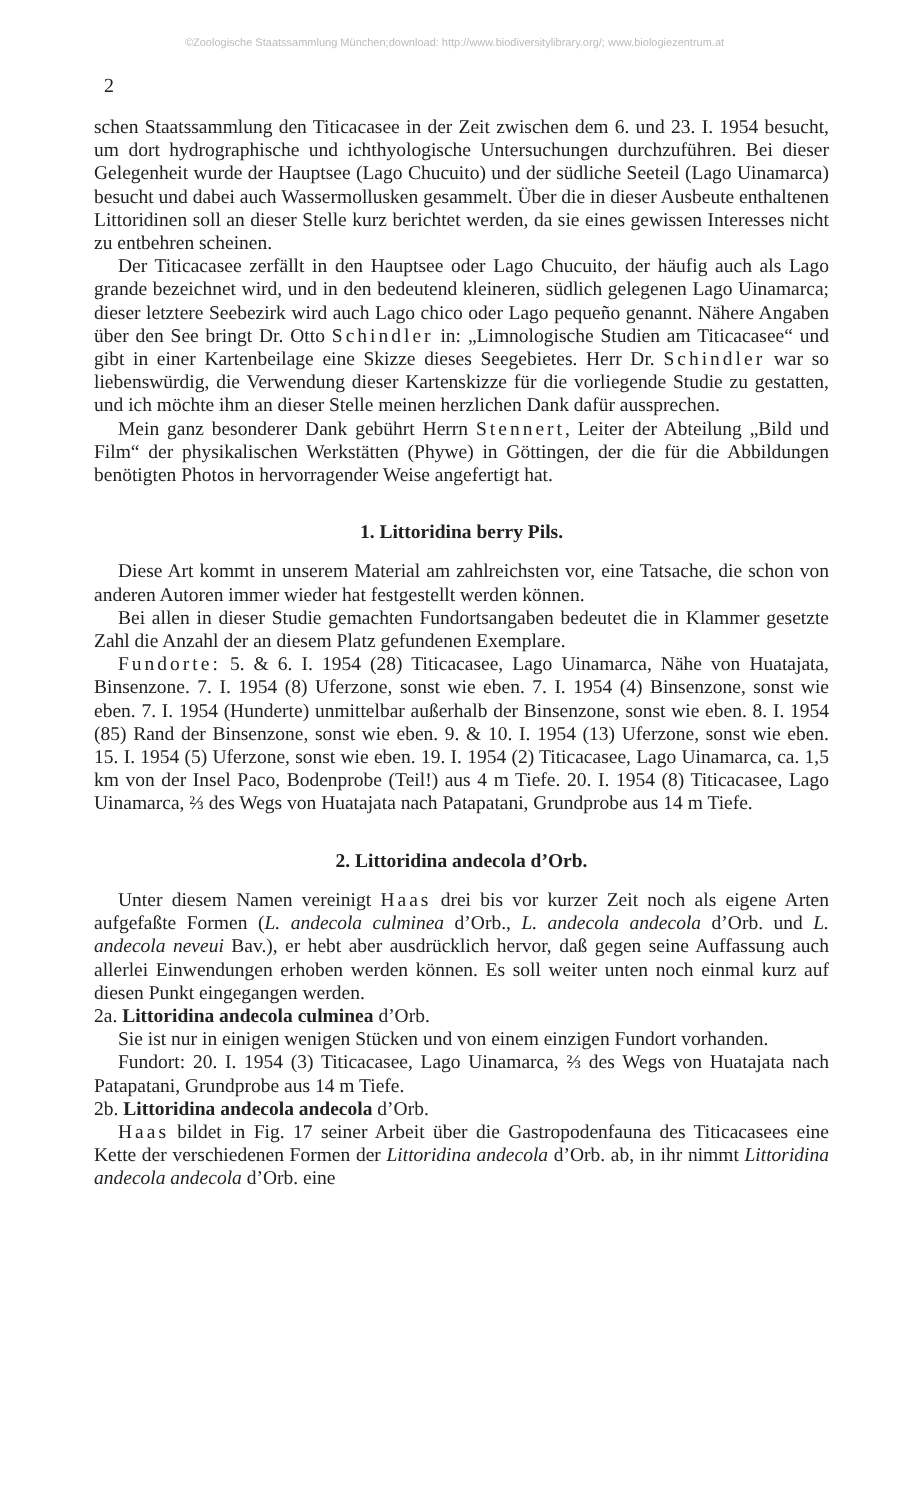©Zoologische Staatssammlung München;download: http://www.biodiversitylibrary.org/; www.biologiezentrum.at
2
schen Staatssammlung den Titicacasee in der Zeit zwischen dem 6. und 23. I. 1954 besucht, um dort hydrographische und ichthyologische Untersuchungen durchzuführen. Bei dieser Gelegenheit wurde der Hauptsee (Lago Chucuito) und der südliche Seeteil (Lago Uinamarca) besucht und dabei auch Wassermollusken gesammelt. Über die in dieser Ausbeute enthaltenen Littoridinen soll an dieser Stelle kurz berichtet werden, da sie eines gewissen Interesses nicht zu entbehren scheinen.
Der Titicacasee zerfällt in den Hauptsee oder Lago Chucuito, der häufig auch als Lago grande bezeichnet wird, und in den bedeutend kleineren, südlich gelegenen Lago Uinamarca; dieser letztere Seebezirk wird auch Lago chico oder Lago pequeño genannt. Nähere Angaben über den See bringt Dr. Otto Schindler in: „Limnologische Studien am Titicacasee“ und gibt in einer Kartenbeilage eine Skizze dieses Seegebietes. Herr Dr. Schindler war so liebenswürdig, die Verwendung dieser Kartenskizze für die vorliegende Studie zu gestatten, und ich möchte ihm an dieser Stelle meinen herzlichen Dank dafür aussprechen.
Mein ganz besonderer Dank gebührt Herrn Stennert, Leiter der Abteilung „Bild und Film“ der physikalischen Werkstätten (Phywe) in Göttingen, der die für die Abbildungen benötigten Photos in hervorragender Weise angefertigt hat.
1. Littoridina berry Pils.
Diese Art kommt in unserem Material am zahlreichsten vor, eine Tatsache, die schon von anderen Autoren immer wieder hat festgestellt werden können.
Bei allen in dieser Studie gemachten Fundortsangaben bedeutet die in Klammer gesetzte Zahl die Anzahl der an diesem Platz gefundenen Exemplare.
Fundorte: 5. & 6. I. 1954 (28) Titicacasee, Lago Uinamarca, Nähe von Huatajata, Binsenzone. 7. I. 1954 (8) Uferzone, sonst wie eben. 7. I. 1954 (4) Binsenzone, sonst wie eben. 7. I. 1954 (Hunderte) unmittelbar außerhalb der Binsenzone, sonst wie eben. 8. I. 1954 (85) Rand der Binsenzone, sonst wie eben. 9. & 10. I. 1954 (13) Uferzone, sonst wie eben. 15. I. 1954 (5) Uferzone, sonst wie eben. 19. I. 1954 (2) Titicacasee, Lago Uinamarca, ca. 1,5 km von der Insel Paco, Bodenprobe (Teil!) aus 4 m Tiefe. 20. I. 1954 (8) Titicacasee, Lago Uinamarca, ⅔ des Wegs von Huatajata nach Patapatani, Grundprobe aus 14 m Tiefe.
2. Littoridina andecola d’Orb.
Unter diesem Namen vereinigt Haas drei bis vor kurzer Zeit noch als eigene Arten aufgefaßte Formen (L. andecola culminea d’Orb., L. andecola andecola d’Orb. und L. andecola neveui Bav.), er hebt aber ausdrücklich hervor, daß gegen seine Auffassung auch allerlei Einwendungen erhoben werden können. Es soll weiter unten noch einmal kurz auf diesen Punkt eingegangen werden.
2a. Littoridina andecola culminea d’Orb.
Sie ist nur in einigen wenigen Stücken und von einem einzigen Fundort vorhanden.
Fundort: 20. I. 1954 (3) Titicacasee, Lago Uinamarca, ⅔ des Wegs von Huatajata nach Patapatani, Grundprobe aus 14 m Tiefe.
2b. Littoridina andecola andecola d’Orb.
Haas bildet in Fig. 17 seiner Arbeit über die Gastropodenfauna des Titicacasees eine Kette der verschiedenen Formen der Littoridina andecola d’Orb. ab, in ihr nimmt Littoridina andecola andecola d’Orb. eine